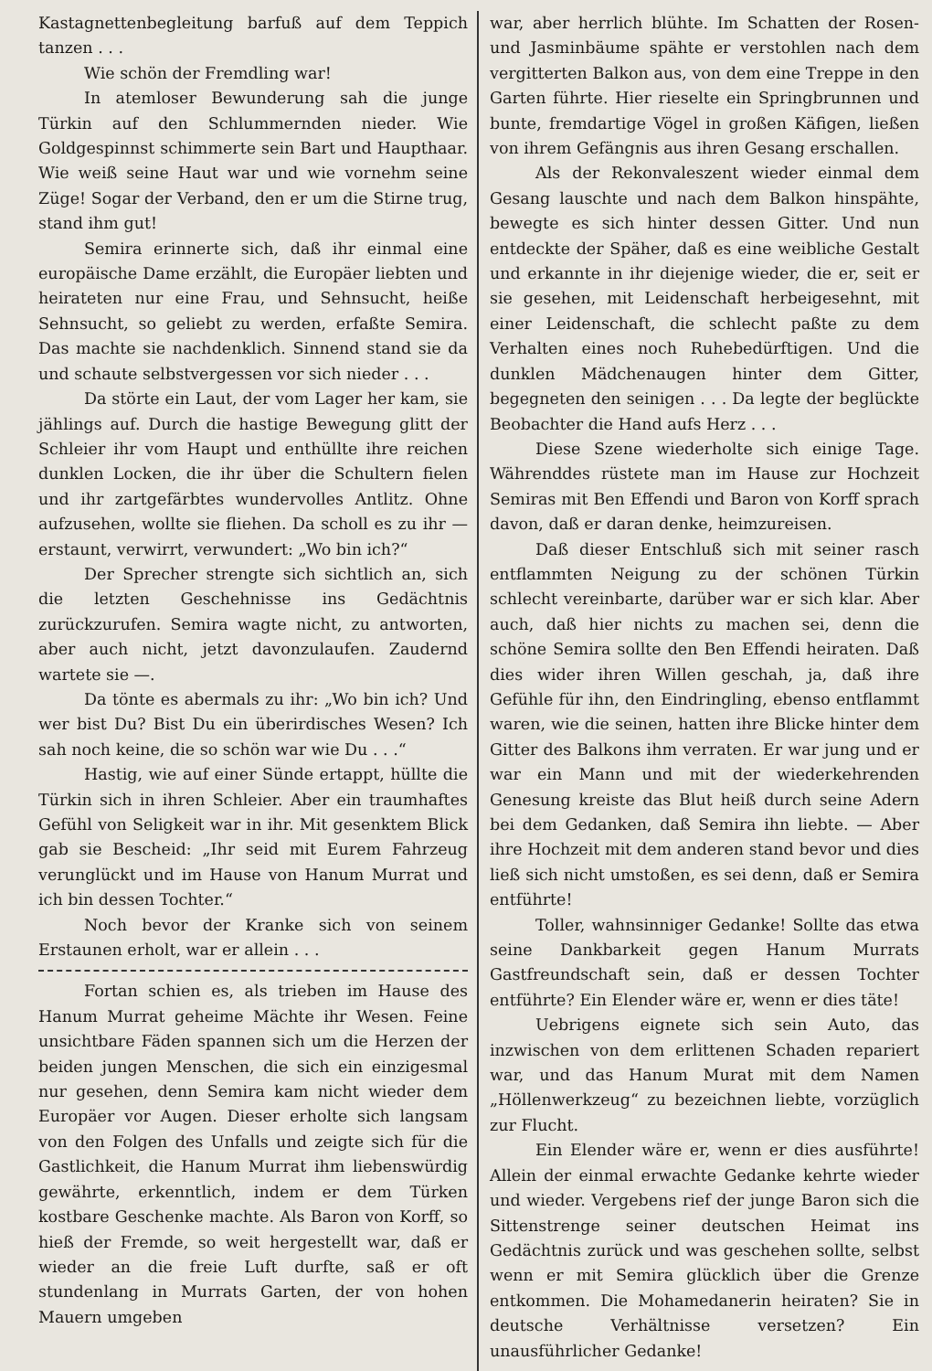Kastagnettenbegleitung barfuß auf dem Teppich tanzen . . .
Wie schön der Fremdling war!
In atemloser Bewunderung sah die junge Türkin auf den Schlummernden nieder. Wie Goldgespinnst schimmerte sein Bart und Haupthaar. Wie weiß seine Haut war und wie vornehm seine Züge! Sogar der Verband, den er um die Stirne trug, stand ihm gut!
Semira erinnerte sich, daß ihr einmal eine europäische Dame erzählt, die Europäer liebten und heirateten nur eine Frau, und Sehnsucht, heiße Sehnsucht, so geliebt zu werden, erfaßte Semira. Das machte sie nachdenklich. Sinnend stand sie da und schaute selbstvergessen vor sich nieder . . .
Da störte ein Laut, der vom Lager her kam, sie jählings auf. Durch die hastige Bewegung glitt der Schleier ihr vom Haupt und enthüllte ihre reichen dunklen Locken, die ihr über die Schultern fielen und ihr zartgefärbtes wundervolles Antlitz. Ohne aufzusehen, wollte sie fliehen. Da scholl es zu ihr — erstaunt, verwirrt, verwundert: „Wo bin ich?“
Der Sprecher strengte sich sichtlich an, sich die letzten Geschehnisse ins Gedächtnis zurückzurufen. Semira wagte nicht, zu antworten, aber auch nicht, jetzt davonzulaufen. Zaudernd wartete sie —.
Da tönte es abermals zu ihr: „Wo bin ich? Und wer bist Du? Bist Du ein überirdisches Wesen? Ich sah noch keine, die so schön war wie Du . . .“
Hastig, wie auf einer Sünde ertappt, hüllte die Türkin sich in ihren Schleier. Aber ein traumhaftes Gefühl von Seligkeit war in ihr. Mit gesenktem Blick gab sie Bescheid: „Ihr seid mit Eurem Fahrzeug verunglückt und im Hause von Hanum Murrat und ich bin dessen Tochter.“
Noch bevor der Kranke sich von seinem Erstaunen erholt, war er allein . . .
Fortan schien es, als trieben im Hause des Hanum Murrat geheime Mächte ihr Wesen. Feine unsichtbare Fäden spannen sich um die Herzen der beiden jungen Menschen, die sich ein einzigesmal nur gesehen, denn Semira kam nicht wieder dem Europäer vor Augen. Dieser erholte sich langsam von den Folgen des Unfalls und zeigte sich für die Gastlichkeit, die Hanum Murrat ihm liebenswürdig gewährte, erkenntlich, indem er dem Türken kostbare Geschenke machte. Als Baron von Korff, so hieß der Fremde, so weit hergestellt war, daß er wieder an die freie Luft durfte, saß er oft stundenlang in Murrats Garten, der von hohen Mauern umgeben
war, aber herrlich blühte. Im Schatten der Rosen- und Jasminbäume spähte er verstohlen nach dem vergitterten Balkon aus, von dem eine Treppe in den Garten führte. Hier rieselte ein Springbrunnen und bunte, fremdartige Vögel in großen Käfigen, ließen von ihrem Gefängnis aus ihren Gesang erschallen.
Als der Rekonvaleszent wieder einmal dem Gesang lauschte und nach dem Balkon hinspähte, bewegte es sich hinter dessen Gitter. Und nun entdeckte der Späher, daß es eine weibliche Gestalt und erkannte in ihr diejenige wieder, die er, seit er sie gesehen, mit Leidenschaft herbeigesehnt, mit einer Leidenschaft, die schlecht paßte zu dem Verhalten eines noch Ruhebedürftigen. Und die dunklen Mädchenaugen hinter dem Gitter, begegneten den seinigen . . . Da legte der beglückte Beobachter die Hand aufs Herz . . .
Diese Szene wiederholte sich einige Tage. Währenddes rüstete man im Hause zur Hochzeit Semiras mit Ben Effendi und Baron von Korff sprach davon, daß er daran denke, heimzureisen.
Daß dieser Entschluß sich mit seiner rasch entflammten Neigung zu der schönen Türkin schlecht vereinbarte, darüber war er sich klar. Aber auch, daß hier nichts zu machen sei, denn die schöne Semira sollte den Ben Effendi heiraten. Daß dies wider ihren Willen geschah, ja, daß ihre Gefühle für ihn, den Eindringling, ebenso entflammt waren, wie die seinen, hatten ihre Blicke hinter dem Gitter des Balkons ihm verraten. Er war jung und er war ein Mann und mit der wiederkehrenden Genesung kreiste das Blut heiß durch seine Adern bei dem Gedanken, daß Semira ihn liebte. — Aber ihre Hochzeit mit dem anderen stand bevor und dies ließ sich nicht umstoßen, es sei denn, daß er Semira entführte!
Toller, wahnsinniger Gedanke! Sollte das etwa seine Dankbarkeit gegen Hanum Murrats Gastfreundschaft sein, daß er dessen Tochter entführte? Ein Elender wäre er, wenn er dies täte!
Uebrigens eignete sich sein Auto, das inzwischen von dem erlittenen Schaden repariert war, und das Hanum Murat mit dem Namen „Höllenwerkzeug“ zu bezeichnen liebte, vorzüglich zur Flucht.
Ein Elender wäre er, wenn er dies ausführte! Allein der einmal erwachte Gedanke kehrte wieder und wieder. Vergebens rief der junge Baron sich die Sittenstrenge seiner deutschen Heimat ins Gedächtnis zurück und was geschehen sollte, selbst wenn er mit Semira glücklich über die Grenze entkommen. Die Mohamedanerin heiraten? Sie in deutsche Verhältnisse versetzen? Ein unausführlicher Gedanke!